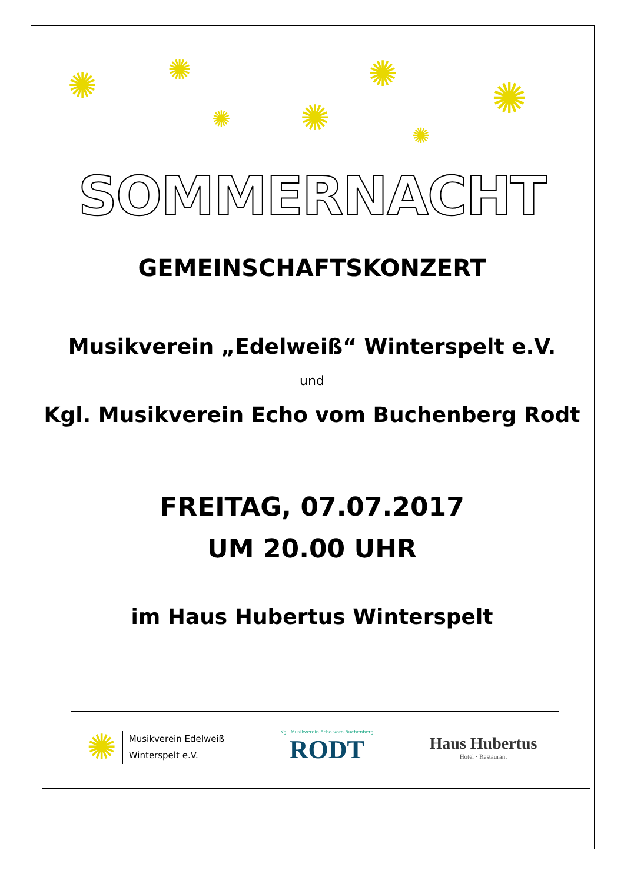✺ ✺
✺ ✺
✺
✺
✺
SOMMERNACHT
GEMEINSCHAFTSKONZERT
Musikverein „Edelweiß“ Winterspelt e.V.
und
Kgl. Musikverein Echo vom Buchenberg Rodt
FREITAG, 07.07.2017
UM 20.00 UHR
im Haus Hubertus Winterspelt
✺
Musikverein Edelweiß
Winterspelt e.V.
Kgl. Musikverein Echo vom Buchenberg
RODT
Haus Hubertus
Hotel · Restaurant